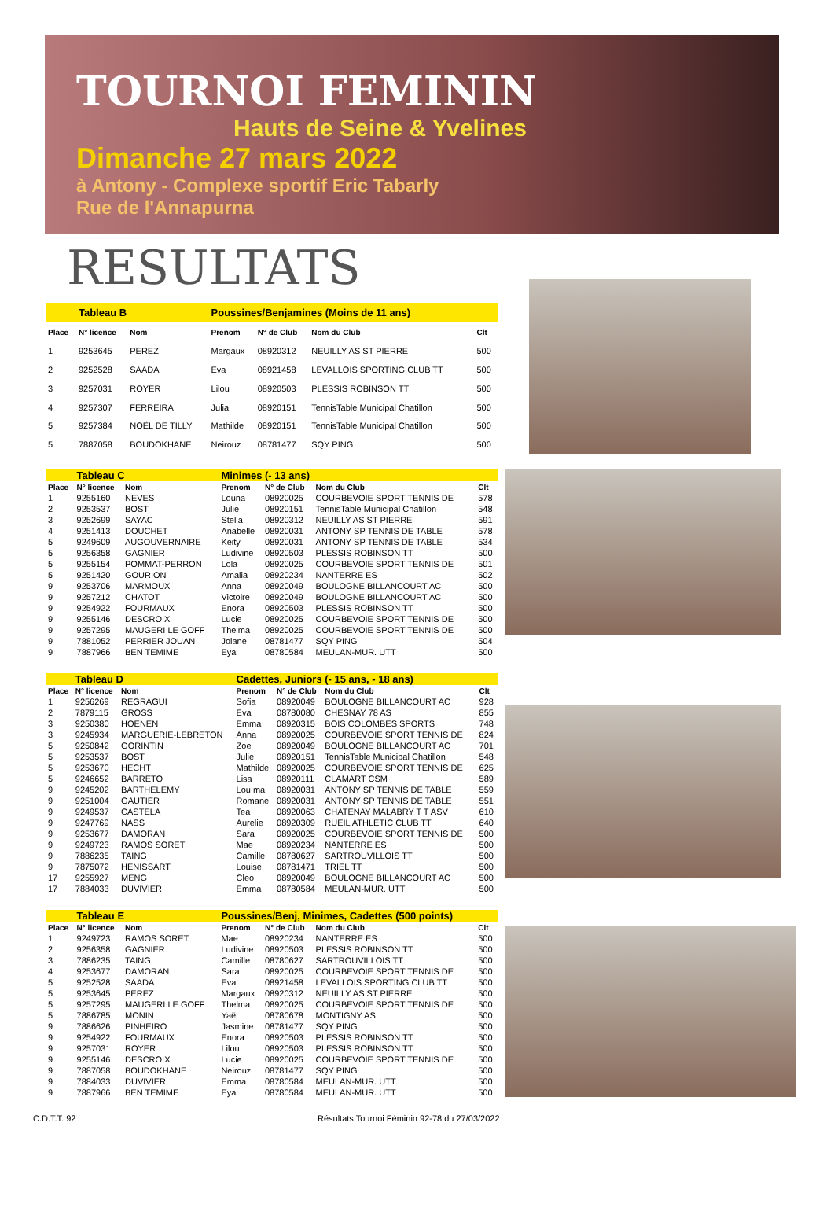TOURNOI FEMININ
Hauts de Seine & Yvelines
Dimanche 27 mars 2022
à Antony - Complexe sportif Eric Tabarly
Rue de l'Annapurna
RESULTATS
| | Tableau B | | Poussines/Benjamines (Moins de 11 ans) | | | |
| Place | N° licence | Nom | Prenom | N° de Club | Nom du Club | Clt |
| 1 | 9253645 | PEREZ | Margaux | 08920312 | NEUILLY AS ST PIERRE | 500 |
| 2 | 9252528 | SAADA | Eva | 08921458 | LEVALLOIS SPORTING CLUB TT | 500 |
| 3 | 9257031 | ROYER | Lilou | 08920503 | PLESSIS ROBINSON TT | 500 |
| 4 | 9257307 | FERREIRA | Julia | 08920151 | TennisTable Municipal Chatillon | 500 |
| 5 | 9257384 | NOËL DE TILLY | Mathilde | 08920151 | TennisTable Municipal Chatillon | 500 |
| 5 | 7887058 | BOUDOKHANE | Neirouz | 08781477 | SQY PING | 500 |
| | Tableau C | | Minimes (- 13 ans) | | | |
| Place | N° licence | Nom | Prenom | N° de Club | Nom du Club | Clt |
| 1 | 9255160 | NEVES | Louna | 08920025 | COURBEVOIE SPORT TENNIS DE | 578 |
| 2 | 9253537 | BOST | Julie | 08920151 | TennisTable Municipal Chatillon | 548 |
| 3 | 9252699 | SAYAC | Stella | 08920312 | NEUILLY AS ST PIERRE | 591 |
| 4 | 9251413 | DOUCHET | Anabelle | 08920031 | ANTONY SP TENNIS DE TABLE | 578 |
| 5 | 9249609 | AUGOUVERNAIRE | Keity | 08920031 | ANTONY SP TENNIS DE TABLE | 534 |
| 5 | 9256358 | GAGNIER | Ludivine | 08920503 | PLESSIS ROBINSON TT | 500 |
| 5 | 9255154 | POMMAT-PERRON | Lola | 08920025 | COURBEVOIE SPORT TENNIS DE | 501 |
| 5 | 9251420 | GOURION | Amalia | 08920234 | NANTERRE ES | 502 |
| 9 | 9253706 | MARMOUX | Anna | 08920049 | BOULOGNE BILLANCOURT AC | 500 |
| 9 | 9257212 | CHATOT | Victoire | 08920049 | BOULOGNE BILLANCOURT AC | 500 |
| 9 | 9254922 | FOURMAUX | Enora | 08920503 | PLESSIS ROBINSON TT | 500 |
| 9 | 9255146 | DESCROIX | Lucie | 08920025 | COURBEVOIE SPORT TENNIS DE | 500 |
| 9 | 9257295 | MAUGERI LE GOFF | Thelma | 08920025 | COURBEVOIE SPORT TENNIS DE | 500 |
| 9 | 7881052 | PERRIER JOUAN | Jolane | 08781477 | SQY PING | 504 |
| 9 | 7887966 | BEN TEMIME | Eya | 08780584 | MEULAN-MUR. UTT | 500 |
| | Tableau D | | Cadettes, Juniors (- 15 ans, - 18 ans) | | | |
| Place | N° licence | Nom | Prenom | N° de Club | Nom du Club | Clt |
| 1 | 9256269 | REGRAGUI | Sofia | 08920049 | BOULOGNE BILLANCOURT AC | 928 |
| 2 | 7879115 | GROSS | Eva | 08780080 | CHESNAY 78 AS | 855 |
| 3 | 9250380 | HOENEN | Emma | 08920315 | BOIS COLOMBES SPORTS | 748 |
| 3 | 9245934 | MARGUERIE-LEBRETON | Anna | 08920025 | COURBEVOIE SPORT TENNIS DE | 824 |
| 5 | 9250842 | GORINTIN | Zoe | 08920049 | BOULOGNE BILLANCOURT AC | 701 |
| 5 | 9253537 | BOST | Julie | 08920151 | TennisTable Municipal Chatillon | 548 |
| 5 | 9253670 | HECHT | Mathilde | 08920025 | COURBEVOIE SPORT TENNIS DE | 625 |
| 5 | 9246652 | BARRETO | Lisa | 08920111 | CLAMART CSM | 589 |
| 9 | 9245202 | BARTHELEMY | Lou mai | 08920031 | ANTONY SP TENNIS DE TABLE | 559 |
| 9 | 9251004 | GAUTIER | Romane | 08920031 | ANTONY SP TENNIS DE TABLE | 551 |
| 9 | 9249537 | CASTELA | Tea | 08920063 | CHATENAY MALABRY T T ASV | 610 |
| 9 | 9247769 | NASS | Aurelie | 08920309 | RUEIL ATHLETIC CLUB TT | 640 |
| 9 | 9253677 | DAMORAN | Sara | 08920025 | COURBEVOIE SPORT TENNIS DE | 500 |
| 9 | 9249723 | RAMOS SORET | Mae | 08920234 | NANTERRE ES | 500 |
| 9 | 7886235 | TAING | Camille | 08780627 | SARTROUVILLOIS TT | 500 |
| 9 | 7875072 | HENISSART | Louise | 08781471 | TRIEL TT | 500 |
| 17 | 9255927 | MENG | Cleo | 08920049 | BOULOGNE BILLANCOURT AC | 500 |
| 17 | 7884033 | DUVIVIER | Emma | 08780584 | MEULAN-MUR. UTT | 500 |
| | Tableau E | | Poussines/Benj, Minimes, Cadettes (500 points) | | | |
| Place | N° licence | Nom | Prenom | N° de Club | Nom du Club | Clt |
| 1 | 9249723 | RAMOS SORET | Mae | 08920234 | NANTERRE ES | 500 |
| 2 | 9256358 | GAGNIER | Ludivine | 08920503 | PLESSIS ROBINSON TT | 500 |
| 3 | 7886235 | TAING | Camille | 08780627 | SARTROUVILLOIS TT | 500 |
| 4 | 9253677 | DAMORAN | Sara | 08920025 | COURBEVOIE SPORT TENNIS DE | 500 |
| 5 | 9252528 | SAADA | Eva | 08921458 | LEVALLOIS SPORTING CLUB TT | 500 |
| 5 | 9253645 | PEREZ | Margaux | 08920312 | NEUILLY AS ST PIERRE | 500 |
| 5 | 9257295 | MAUGERI LE GOFF | Thelma | 08920025 | COURBEVOIE SPORT TENNIS DE | 500 |
| 5 | 7886785 | MONIN | Yaël | 08780678 | MONTIGNY AS | 500 |
| 9 | 7886626 | PINHEIRO | Jasmine | 08781477 | SQY PING | 500 |
| 9 | 9254922 | FOURMAUX | Enora | 08920503 | PLESSIS ROBINSON TT | 500 |
| 9 | 9257031 | ROYER | Lilou | 08920503 | PLESSIS ROBINSON TT | 500 |
| 9 | 9255146 | DESCROIX | Lucie | 08920025 | COURBEVOIE SPORT TENNIS DE | 500 |
| 9 | 7887058 | BOUDOKHANE | Neirouz | 08781477 | SQY PING | 500 |
| 9 | 7884033 | DUVIVIER | Emma | 08780584 | MEULAN-MUR. UTT | 500 |
| 9 | 7887966 | BEN TEMIME | Eya | 08780584 | MEULAN-MUR. UTT | 500 |
C.D.T.T. 92 Résultats Tournoi Féminin 92-78 du 27/03/2022